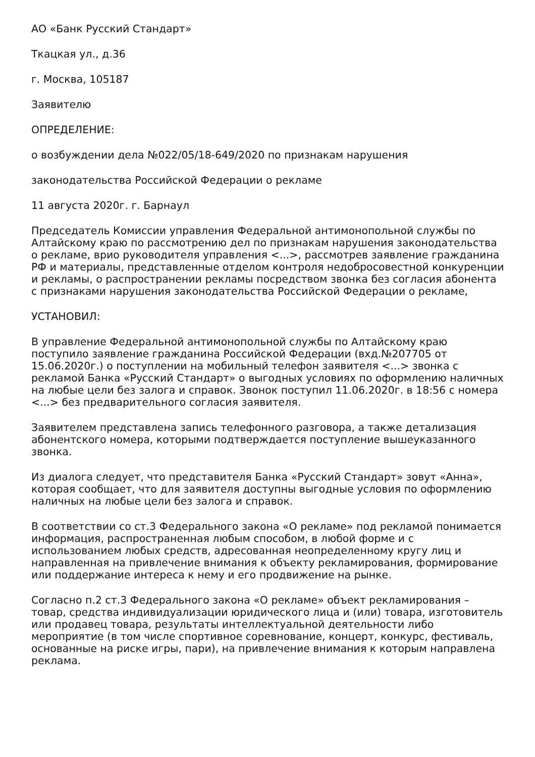АО «Банк Русский Стандарт»
Ткацкая ул., д.36
г. Москва, 105187
Заявителю
ОПРЕДЕЛЕНИЕ:
о возбуждении дела №022/05/18-649/2020 по признакам нарушения
законодательства Российской Федерации о рекламе
11 августа 2020г. г. Барнаул
Председатель Комиссии управления Федеральной антимонопольной службы по Алтайскому краю по рассмотрению дел по признакам нарушения законодательства о рекламе, врио руководителя управления <...>, рассмотрев заявление гражданина РФ и материалы, представленные отделом контроля недобросовестной конкуренции и рекламы, о распространении рекламы посредством звонка без согласия абонента с признаками нарушения законодательства Российской Федерации о рекламе,
УСТАНОВИЛ:
В управление Федеральной антимонопольной службы по Алтайскому краю поступило заявление гражданина Российской Федерации (вхд.№207705 от 15.06.2020г.) о поступлении на мобильный телефон заявителя <...> звонка с рекламой Банка «Русский Стандарт» о выгодных условиях по оформлению наличных на любые цели без залога и справок. Звонок поступил 11.06.2020г. в 18:56 с номера <...> без предварительного согласия заявителя.
Заявителем представлена запись телефонного разговора, а также детализация абонентского номера, которыми подтверждается поступление вышеуказанного звонка.
Из диалога следует, что представителя Банка «Русский Стандарт» зовут «Анна», которая сообщает, что для заявителя доступны выгодные условия по оформлению наличных на любые цели без залога и справок.
В соответствии со ст.3 Федерального закона «О рекламе» под рекламой понимается информация, распространенная любым способом, в любой форме и с использованием любых средств, адресованная неопределенному кругу лиц и направленная на привлечение внимания к объекту рекламирования, формирование или поддержание интереса к нему и его продвижение на рынке.
Согласно п.2 ст.3 Федерального закона «О рекламе» объект рекламирования – товар, средства индивидуализации юридического лица и (или) товара, изготовитель или продавец товара, результаты интеллектуальной деятельности либо мероприятие (в том числе спортивное соревнование, концерт, конкурс, фестиваль, основанные на риске игры, пари), на привлечение внимания к которым направлена реклама.